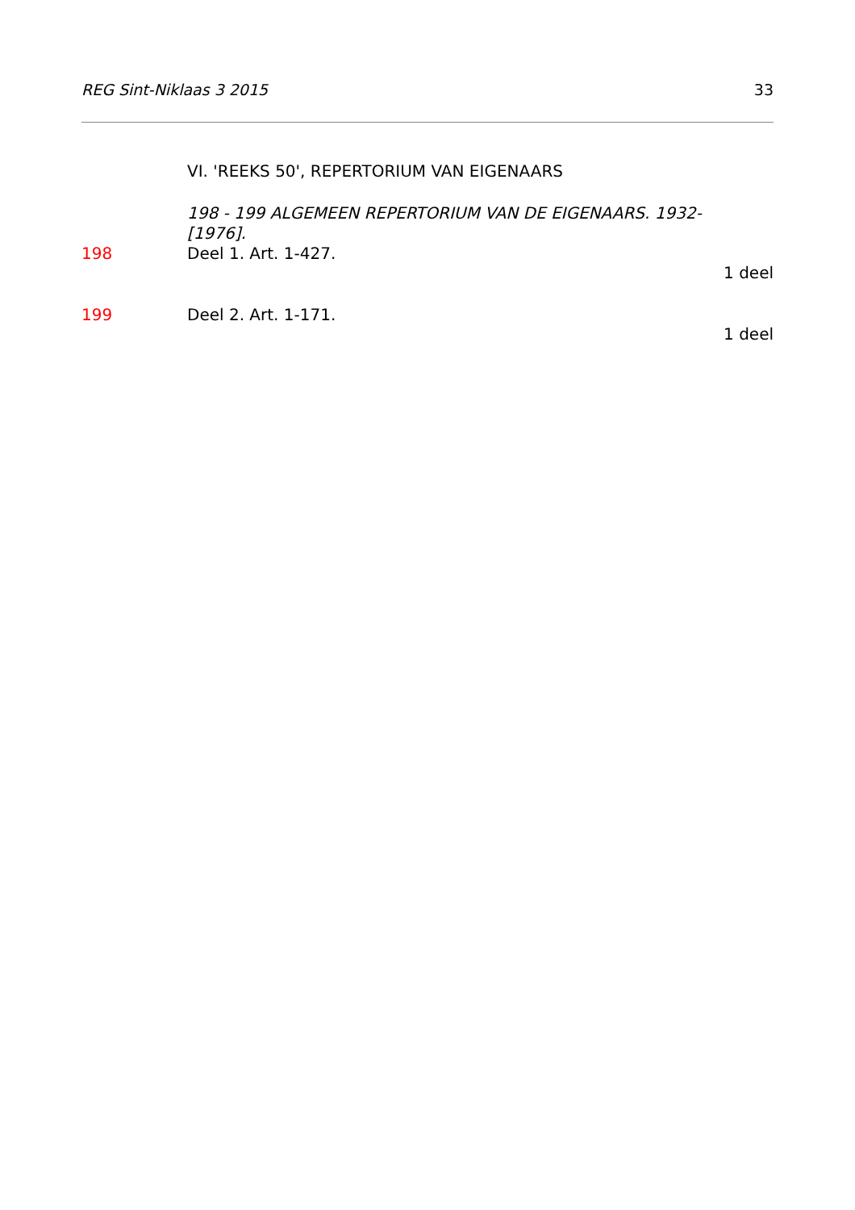REG Sint-Niklaas 3 2015 33
VI. 'REEKS 50', REPERTORIUM VAN EIGENAARS
198 - 199 ALGEMEEN REPERTORIUM VAN DE EIGENAARS. 1932-
[1976].
198 Deel 1. Art. 1-427.
1 deel
199 Deel 2. Art. 1-171.
1 deel